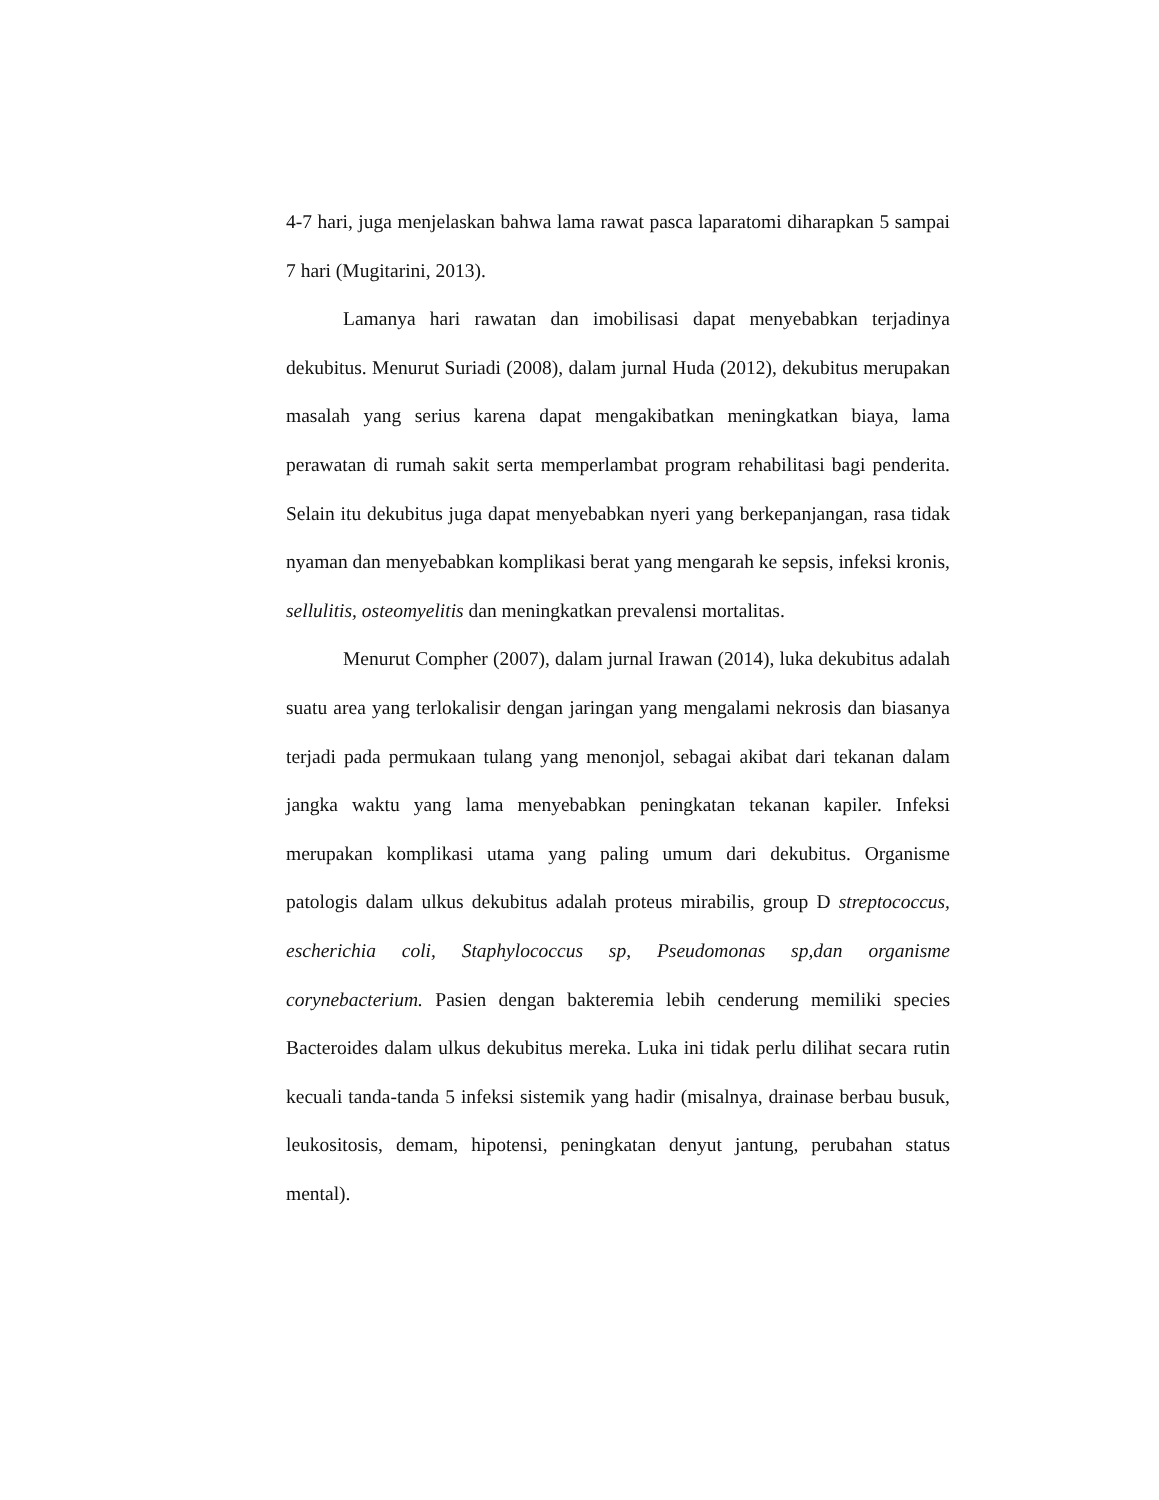4-7 hari, juga menjelaskan bahwa lama rawat pasca laparatomi diharapkan 5 sampai 7 hari (Mugitarini, 2013).
Lamanya hari rawatan dan imobilisasi dapat menyebabkan terjadinya dekubitus. Menurut Suriadi (2008), dalam jurnal Huda (2012), dekubitus merupakan masalah yang serius karena dapat mengakibatkan meningkatkan biaya, lama perawatan di rumah sakit serta memperlambat program rehabilitasi bagi penderita. Selain itu dekubitus juga dapat menyebabkan nyeri yang berkepanjangan, rasa tidak nyaman dan menyebabkan komplikasi berat yang mengarah ke sepsis, infeksi kronis, sellulitis, osteomyelitis dan meningkatkan prevalensi mortalitas.
Menurut Compher (2007), dalam jurnal Irawan (2014), luka dekubitus adalah suatu area yang terlokalisir dengan jaringan yang mengalami nekrosis dan biasanya terjadi pada permukaan tulang yang menonjol, sebagai akibat dari tekanan dalam jangka waktu yang lama menyebabkan peningkatan tekanan kapiler. Infeksi merupakan komplikasi utama yang paling umum dari dekubitus. Organisme patologis dalam ulkus dekubitus adalah proteus mirabilis, group D streptococcus, escherichia coli, Staphylococcus sp, Pseudomonas sp,dan organisme corynebacterium. Pasien dengan bakteremia lebih cenderung memiliki species Bacteroides dalam ulkus dekubitus mereka. Luka ini tidak perlu dilihat secara rutin kecuali tanda-tanda 5 infeksi sistemik yang hadir (misalnya, drainase berbau busuk, leukositosis, demam, hipotensi, peningkatan denyut jantung, perubahan status mental).